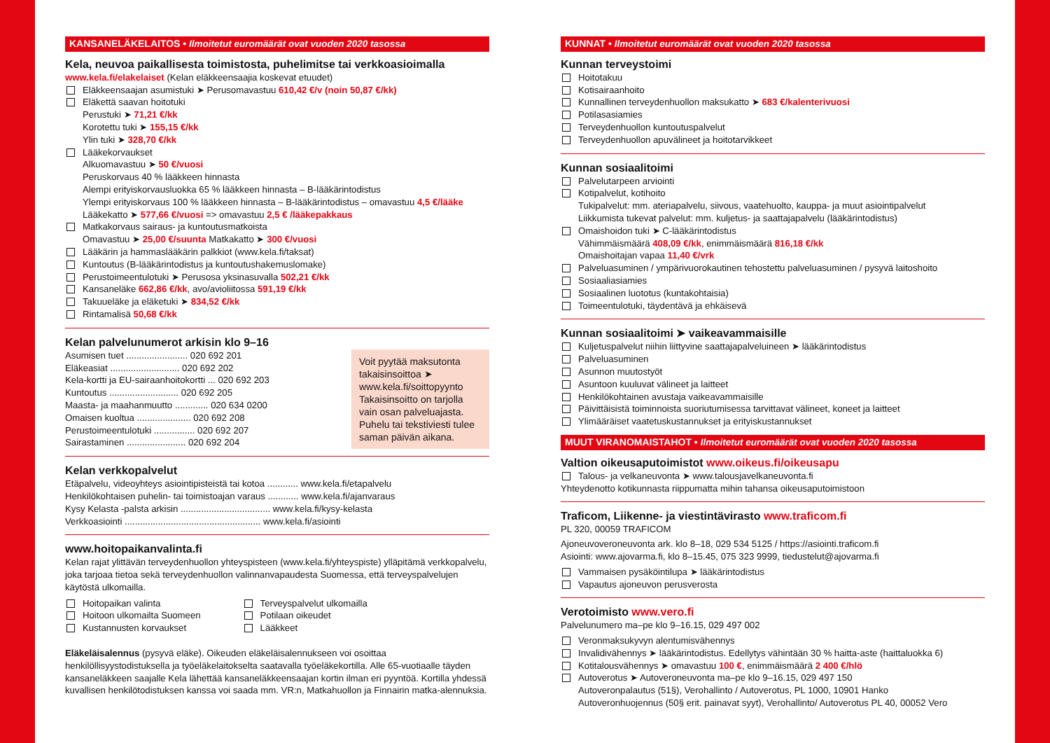KANSANELÄKELAITOS • Ilmoitetut euromäärät ovat vuoden 2020 tasossa
Kela, neuvoa paikallisesta toimistosta, puhelimitse tai verkkoasioimalla
www.kela.fi/elakelaiset (Kelan eläkkeensaajia koskevat etuudet)
Eläkkeensaajan asumistuki ➤ Perusomavastuu 610,42 €/v (noin 50,87 €/kk)
Eläkettä saavan hoitotuki
Perustuki ➤ 71,21 €/kk
Korotettu tuki ➤ 155,15 €/kk
Ylin tuki ➤ 328,70 €/kk
Lääkekorvaukset
Alkuomavastuu ➤ 50 €/vuosi
Peruskorvaus 40 % lääkkeen hinnasta
Alempi erityiskorvausluokka 65 % lääkkeen hinnasta – B-lääkärintodistus
Ylempi erityiskorvaus 100 % lääkkeen hinnasta – B-lääkärintodistus – omavastuu 4,5 €/lääke
Lääkekatto ➤ 577,66 €/vuosi => omavastuu 2,5 € /lääkepakkaus
Matkakorvaus sairaus- ja kuntoutusmatkoista
Omavastuu ➤ 25,00 €/suunta Matkakatto ➤ 300 €/vuosi
Lääkärin ja hammaslääkärin palkkiot (www.kela.fi/taksat)
Kuntoutus (B-lääkärintodistus ja kuntoutushakemuslomake)
Perustoimeentulotuki ➤ Perusosa yksinasuvalla 502,21 €/kk
Kansaneläke 662,86 €/kk, avo/avioliitossa 591,19 €/kk
Takuueläke ja eläketuki ➤ 834,52 €/kk
Rintamalisä 50,68 €/kk
Kelan palvelunumerot arkisin klo 9–16
Asumisen tuet ........................ 020 692 201
Eläkeasiat ........................... 020 692 202
Kela-kortti ja EU-sairaanhoitokortti ... 020 692 203
Kuntoutus ........................... 020 692 205
Maasta- ja maahanmuutto ............. 020 634 0200
Omaisen kuoltua ..................... 020 692 208
Perustoimeentulotuki ................ 020 692 207
Sairastaminen ....................... 020 692 204
Voit pyytää maksutonta takaisinsoittoa ➤ www.kela.fi/soittopyynto Takaisinsoitto on tarjolla vain osan palveluajasta. Puhelu tai tekstiviesti tulee saman päivän aikana.
Kelan verkkopalvelut
Etäpalvelu, videoyhteys asiointipisteistä tai kotoa ............ www.kela.fi/etapalvelu
Henkilökohtaisen puhelin- tai toimistoajan varaus ............ www.kela.fi/ajanvaraus
Kysy Kelasta -palsta arkisin ................................... www.kela.fi/kysy-kelasta
Verkkoasiointi ..................................................... www.kela.fi/asiointi
www.hoitopaikanvalinta.fi
Kelan rajat ylittävän terveydenhuollon yhteyspisteen (www.kela.fi/yhteyspiste) ylläpitämä verkkopalvelu, joka tarjoaa tietoa sekä terveydenhuollon valinnanvapaudesta Suomessa, että terveyspalvelujen käytöstä ulkomailla.
Hoitopaikan valinta
Hoitoon ulkomailta Suomeen
Kustannusten korvaukset
Terveyspalvelut ulkomailla
Potilaan oikeudet
Lääkkeet
Eläkeläisalennus (pysyvä eläke). Oikeuden eläkeläisalennukseen voi osoittaa henkilöllisyystodistuksella ja työeläkelaitokselta saatavalla työeläkekortilla. Alle 65-vuotiaalle täyden kansaneläkkeen saajalle Kela lähettää kansaneläkkeensaajan kortin ilman eri pyyntöä. Kortilla yhdessä kuvallisen henkilötodistuksen kanssa voi saada mm. VR:n, Matkahuollon ja Finnairin matka-alennuksia.
KUNNAT • Ilmoitetut euromäärät ovat vuoden 2020 tasossa
Kunnan terveystoimi
Hoitotakuu
Kotisairaanhoito
Kunnallinen terveydenhuollon maksukatto ➤ 683 €/kalenterivuosi
Potilasasiamies
Terveydenhuollon kuntoutuspalvelut
Terveydenhuollon apuvälineet ja hoitotarvikkeet
Kunnan sosiaalitoimi
Palvelutarpeen arviointi
Kotipalvelut, kotihoito
Tukipalvelut: mm. ateriapalvelu, siivous, vaatehuolto, kauppa- ja muut asiointipalvelut
Liikkumista tukevat palvelut: mm. kuljetus- ja saattajapalvelu (lääkärintodistus)
Omaishoidon tuki ➤ C-lääkärintodistus
Vähimmäismäärä 408,09 €/kk, enimmäismäärä 816,18 €/kk
Omaishoitajan vapaa 11,40 €/vrk
Palveluasuminen / ympärivuorokautinen tehostettu palveluasuminen / pysyvä laitoshoito
Sosiaaliasiamies
Sosiaalinen luototus (kuntakohtaisia)
Toimeentulotuki, täydentävä ja ehkäisevä
Kunnan sosiaalitoimi ➤ vaikeavammaisille
Kuljetuspalvelut niihin liittyvine saattajapalveluineen ➤ lääkärintodistus
Palveluasuminen
Asunnon muutostyöt
Asuntoon kuuluvat välineet ja laitteet
Henkilökohtainen avustaja vaikeavammaisille
Päivittäisistä toiminnoista suoriutumisessa tarvittavat välineet, koneet ja laitteet
Ylimääräiset vaatetuskustannukset ja erityiskustannukset
MUUT VIRANOMAISTAHOT • Ilmoitetut euromäärät ovat vuoden 2020 tasossa
Valtion oikeusaputoimistot www.oikeus.fi/oikeusapu
Talous- ja velkaneuvonta ➤ www.talousjavelkaneuvonta.fi
Yhteydenotto kotikunnasta riippumatta mihin tahansa oikeusaputoimistoon
Traficom, Liikenne- ja viestintävirasto www.traficom.fi
PL 320, 00059 TRAFICOM
Ajoneuvoveroneuvonta ark. klo 8–18, 029 534 5125 / https://asiointi.traficom.fi
Asiointi: www.ajovarma.fi, klo 8–15.45, 075 323 9999, tiedustelut@ajovarma.fi
Vammaisen pysäköintilupa ➤ lääkärintodistus
Vapautus ajoneuvon perusverosta
Verotoimisto www.vero.fi
Palvelunumero ma–pe klo 9–16.15, 029 497 002
Veronmaksukyvyn alentumisvähennys
Invalidivähennys ➤ lääkärintodistus. Edellytys vähintään 30 % haitta-aste (haittaluokka 6)
Kotitalousvähennys ➤ omavastuu 100 €, enimmäismäärä 2 400 €/hlö
Autoverotus ➤ Autoveroneuvonta ma–pe klo 9–16.15, 029 497 150
Autoveronpalautus (51§), Verohallinto / Autoverotus, PL 1000, 10901 Hanko
Autoveronhuojennus (50§ erit. painavat syyt), Verohallinto/ Autoverotus PL 40, 00052 Vero